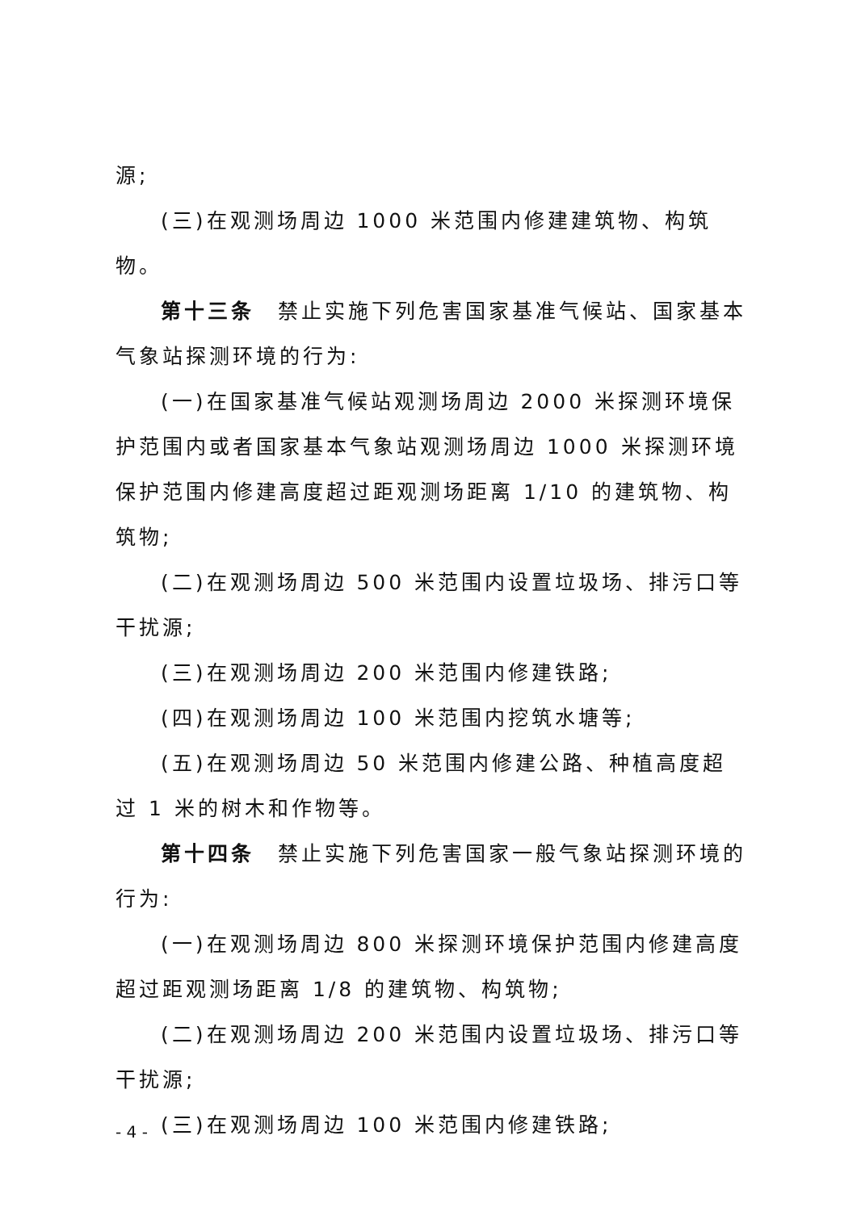源;
(三)在观测场周边 1000 米范围内修建建筑物、构筑物。
第十三条　禁止实施下列危害国家基准气候站、国家基本气象站探测环境的行为:
(一)在国家基准气候站观测场周边 2000 米探测环境保护范围内或者国家基本气象站观测场周边 1000 米探测环境保护范围内修建高度超过距观测场距离 1/10 的建筑物、构筑物;
(二)在观测场周边 500 米范围内设置垃圾场、排污口等干扰源;
(三)在观测场周边 200 米范围内修建铁路;
(四)在观测场周边 100 米范围内挖筑水塘等;
(五)在观测场周边 50 米范围内修建公路、种植高度超过 1 米的树木和作物等。
第十四条　禁止实施下列危害国家一般气象站探测环境的行为:
(一)在观测场周边 800 米探测环境保护范围内修建高度超过距观测场距离 1/8 的建筑物、构筑物;
(二)在观测场周边 200 米范围内设置垃圾场、排污口等干扰源;
(三)在观测场周边 100 米范围内修建铁路;
- 4 -